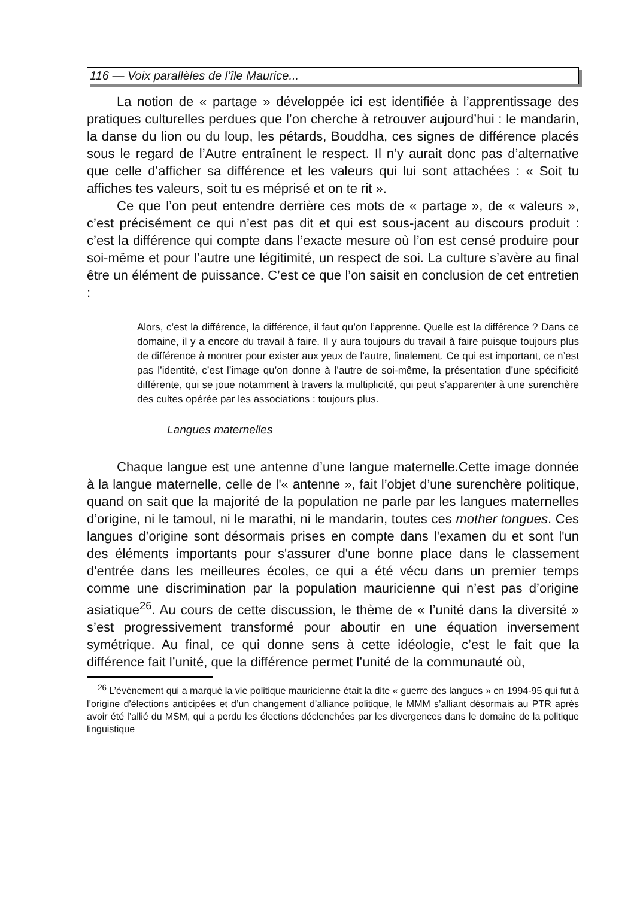116 — Voix parallèles de l’île Maurice...
La notion de « partage » développée ici est identifiée à l’apprentissage des pratiques culturelles perdues que l’on cherche à retrouver aujourd’hui : le mandarin, la danse du lion ou du loup, les pétards, Bouddha, ces signes de différence placés sous le regard de l’Autre entraînent le respect. Il n’y aurait donc pas d’alternative que celle d’afficher sa différence et les valeurs qui lui sont attachées : « Soit tu affiches tes valeurs, soit tu es méprisé et on te rit ».
Ce que l’on peut entendre derrière ces mots de « partage », de « valeurs », c’est précisément ce qui n’est pas dit et qui est sous-jacent au discours produit : c’est la différence qui compte dans l’exacte mesure où l’on est censé produire pour soi-même et pour l’autre une légitimité, un respect de soi. La culture s’avère au final être un élément de puissance. C’est ce que l’on saisit en conclusion de cet entretien :
Alors, c’est la différence, la différence, il faut qu’on l’apprenne. Quelle est la différence ? Dans ce domaine, il y a encore du travail à faire. Il y aura toujours du travail à faire puisque toujours plus de différence à montrer pour exister aux yeux de l’autre, finalement. Ce qui est important, ce n’est pas l’identité, c’est l’image qu’on donne à l’autre de soi-même, la présentation d’une spécificité différente, qui se joue notamment à travers la multiplicité, qui peut s’apparenter à une surenchère des cultes opérée par les associations : toujours plus.
Langues maternelles
Chaque langue est une antenne d’une langue maternelle.Cette image donnée à la langue maternelle, celle de l'« antenne », fait l’objet d’une surenchère politique, quand on sait que la majorité de la population ne parle par les langues maternelles d’origine, ni le tamoul, ni le marathi, ni le mandarin, toutes ces mother tongues. Ces langues d’origine sont désormais prises en compte dans l'examen du et sont l'un des éléments importants pour s'assurer d'une bonne place dans le classement d'entrée dans les meilleures écoles, ce qui a été vécu dans un premier temps comme une discrimination par la population mauricienne qui n’est pas d’origine asiatique<sup>26</sup>. Au cours de cette discussion, le thème de « l’unité dans la diversité » s’est progressivement transformé pour aboutir en une équation inversement symétrique. Au final, ce qui donne sens à cette idéologie, c’est le fait que la différence fait l’unité, que la différence permet l’unité de la communauté où,
<sup>26</sup> L’évènement qui a marqué la vie politique mauricienne était la dite « guerre des langues » en 1994-95 qui fut à l’origine d’élections anticipées et d’un changement d’alliance politique, le MMM s’alliant désormais au PTR après avoir été l’allié du MSM, qui a perdu les élections déclenchées par les divergences dans le domaine de la politique linguistique